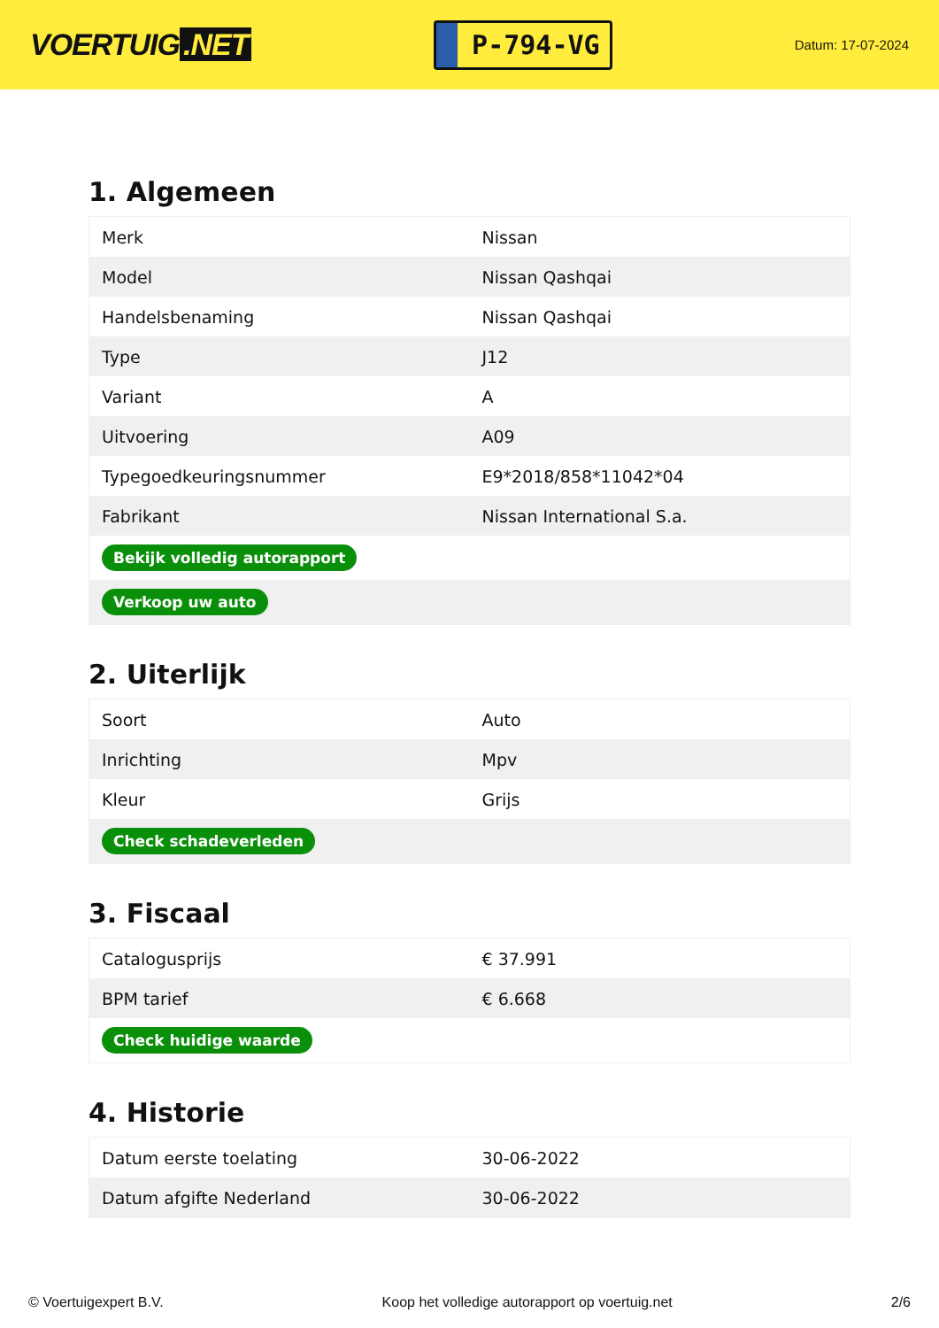VOERTUIG.NET
P-794-VG
Datum: 17-07-2024
1. Algemeen
| Merk | Nissan |
| Model | Nissan Qashqai |
| Handelsbenaming | Nissan Qashqai |
| Type | J12 |
| Variant | A |
| Uitvoering | A09 |
| Typegoedkeuringsnummer | E9*2018/858*11042*04 |
| Fabrikant | Nissan International S.a. |
| Bekijk volledig autorapport | |
| Verkoop uw auto | |
2. Uiterlijk
| Soort | Auto |
| Inrichting | Mpv |
| Kleur | Grijs |
| Check schadeverleden | |
3. Fiscaal
| Catalogusprijs | € 37.991 |
| BPM tarief | € 6.668 |
| Check huidige waarde | |
4. Historie
| Datum eerste toelating | 30-06-2022 |
| Datum afgifte Nederland | 30-06-2022 |
© Voertuigexpert B.V. Koop het volledige autorapport op voertuig.net 2/6